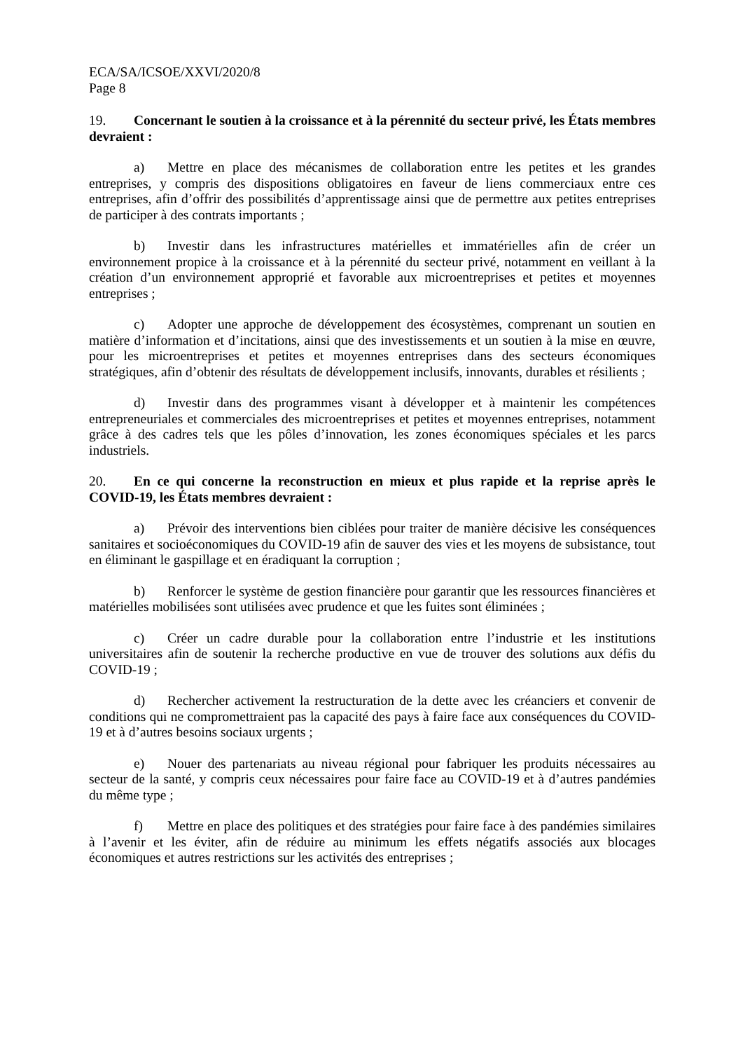ECA/SA/ICSOE/XXVI/2020/8
Page 8
19. Concernant le soutien à la croissance et à la pérennité du secteur privé, les États membres devraient :
a) Mettre en place des mécanismes de collaboration entre les petites et les grandes entreprises, y compris des dispositions obligatoires en faveur de liens commerciaux entre ces entreprises, afin d’offrir des possibilités d’apprentissage ainsi que de permettre aux petites entreprises de participer à des contrats importants ;
b) Investir dans les infrastructures matérielles et immatérielles afin de créer un environnement propice à la croissance et à la pérennité du secteur privé, notamment en veillant à la création d’un environnement approprié et favorable aux microentreprises et petites et moyennes entreprises ;
c) Adopter une approche de développement des écosystèmes, comprenant un soutien en matière d’information et d’incitations, ainsi que des investissements et un soutien à la mise en œuvre, pour les microentreprises et petites et moyennes entreprises dans des secteurs économiques stratégiques, afin d’obtenir des résultats de développement inclusifs, innovants, durables et résilients ;
d) Investir dans des programmes visant à développer et à maintenir les compétences entrepreneuriales et commerciales des microentreprises et petites et moyennes entreprises, notamment grâce à des cadres tels que les pôles d’innovation, les zones économiques spéciales et les parcs industriels.
20. En ce qui concerne la reconstruction en mieux et plus rapide et la reprise après le COVID-19, les États membres devraient :
a) Prévoir des interventions bien ciblées pour traiter de manière décisive les conséquences sanitaires et socioéconomiques du COVID-19 afin de sauver des vies et les moyens de subsistance, tout en éliminant le gaspillage et en éradiquant la corruption ;
b) Renforcer le système de gestion financière pour garantir que les ressources financières et matérielles mobilisées sont utilisées avec prudence et que les fuites sont éliminées ;
c) Créer un cadre durable pour la collaboration entre l’industrie et les institutions universitaires afin de soutenir la recherche productive en vue de trouver des solutions aux défis du COVID-19 ;
d) Rechercher activement la restructuration de la dette avec les créanciers et convenir de conditions qui ne compromettraient pas la capacité des pays à faire face aux conséquences du COVID-19 et à d’autres besoins sociaux urgents ;
e) Nouer des partenariats au niveau régional pour fabriquer les produits nécessaires au secteur de la santé, y compris ceux nécessaires pour faire face au COVID-19 et à d’autres pandémies du même type ;
f) Mettre en place des politiques et des stratégies pour faire face à des pandémies similaires à l’avenir et les éviter, afin de réduire au minimum les effets négatifs associés aux blocages économiques et autres restrictions sur les activités des entreprises ;